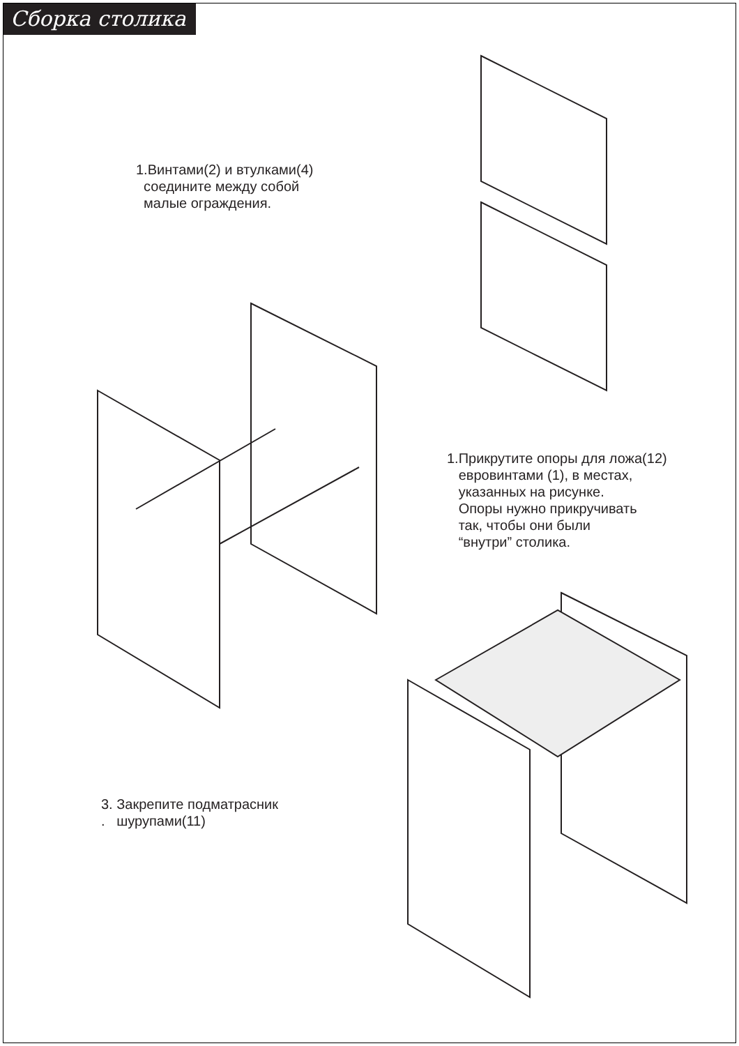Сборка столика
1.Винтами(2) и втулками(4)
соедините между собой
малые ограждения.
1.Прикрутите опоры для ложа(12)
евровинтами (1), в местах,
указанных на рисунке.
Опоры нужно прикручивать
так, чтобы они были
“внутри” столика.
3. Закрепите подматрасник
. шурупами(11)